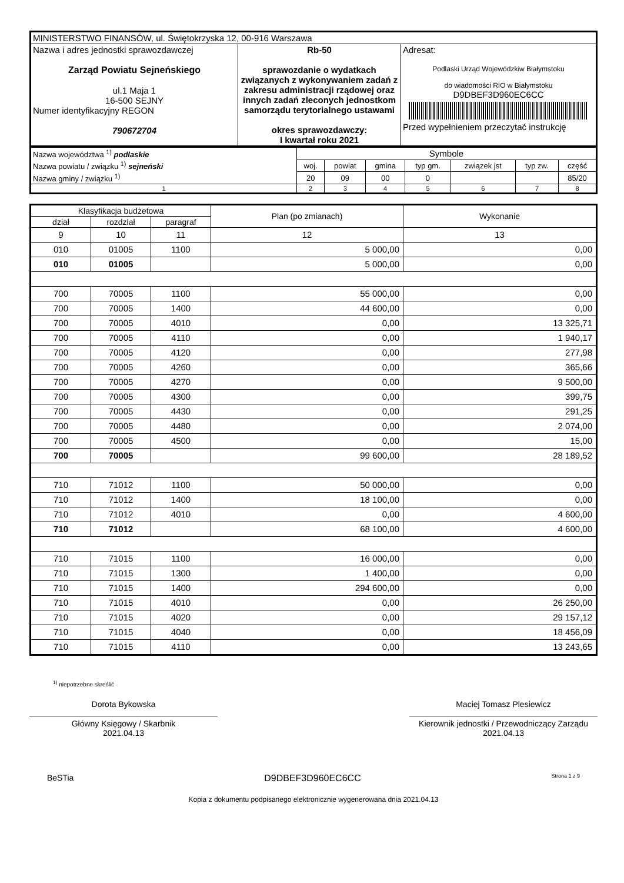| MINISTERSTWO FINANSÓW, ul. Świętokrzyska 12, 00-916 Warszawa | | |
| Nazwa i adres jednostki sprawozdawczej Zarząd Powiatu Sejneńskiego ul.1 Maja 1 16-500 SEJNY Numer identyfikacyjny REGON 790672704 | Rb-50 sprawozdanie o wydatkach związanych z wykonywaniem zadań z zakresu administracji rządowej oraz innych zadań zleconych jednostkom samorządu terytorialnego ustawami okres sprawozdawczy: I kwartał roku 2021 | Adresat: Podlaski Urząd Wojewódzkiw Białymstoku do wiadomości RIO w Białymstoku D9DBEF3D960EC6CC Przed wypełnieniem przeczytać instrukcję |
| Nazwa województwa <sup>1)</sup> podlaskie | Symbole | | | | | | |
| Nazwa powiatu / związku <sup>1)</sup> sejneński | woj. | powiat | gmina | typ gm. | związek jst | typ zw. | część |
| Nazwa gminy / związku <sup>1)</sup> | 20 | 09 | 00 | 0 | | | 85/20 |
| 1 | 2 | 3 | 4 | 5 | 6 | 7 | 8 |
| Klasyfikacja budżetowa | | | Plan (po zmianach) | Wykonanie |
| --- | --- | --- | --- | --- |
| dział | rozdział | paragraf | | |
| 9 | 10 | 11 | 12 | 13 |
| 010 | 01005 | 1100 | 5 000,00 | 0,00 |
| 010 | 01005 | | 5 000,00 | 0,00 |
| 700 | 70005 | 1100 | 55 000,00 | 0,00 |
| 700 | 70005 | 1400 | 44 600,00 | 0,00 |
| 700 | 70005 | 4010 | 0,00 | 13 325,71 |
| 700 | 70005 | 4110 | 0,00 | 1 940,17 |
| 700 | 70005 | 4120 | 0,00 | 277,98 |
| 700 | 70005 | 4260 | 0,00 | 365,66 |
| 700 | 70005 | 4270 | 0,00 | 9 500,00 |
| 700 | 70005 | 4300 | 0,00 | 399,75 |
| 700 | 70005 | 4430 | 0,00 | 291,25 |
| 700 | 70005 | 4480 | 0,00 | 2 074,00 |
| 700 | 70005 | 4500 | 0,00 | 15,00 |
| 700 | 70005 | | 99 600,00 | 28 189,52 |
| 710 | 71012 | 1100 | 50 000,00 | 0,00 |
| 710 | 71012 | 1400 | 18 100,00 | 0,00 |
| 710 | 71012 | 4010 | 0,00 | 4 600,00 |
| 710 | 71012 | | 68 100,00 | 4 600,00 |
| 710 | 71015 | 1100 | 16 000,00 | 0,00 |
| 710 | 71015 | 1300 | 1 400,00 | 0,00 |
| 710 | 71015 | 1400 | 294 600,00 | 0,00 |
| 710 | 71015 | 4010 | 0,00 | 26 250,00 |
| 710 | 71015 | 4020 | 0,00 | 29 157,12 |
| 710 | 71015 | 4040 | 0,00 | 18 456,09 |
| 710 | 71015 | 4110 | 0,00 | 13 243,65 |
<sup>1)</sup> niepotrzebne skreślić
Dorota Bykowska
Główny Księgowy / Skarbnik
2021.04.13
Maciej Tomasz Plesiewicz
Kierownik jednostki / Przewodniczący Zarządu
2021.04.13
BeSTia D9DBEF3D960EC6CC Strona 1 z 9
Kopia z dokumentu podpisanego elektronicznie wygenerowana dnia 2021.04.13